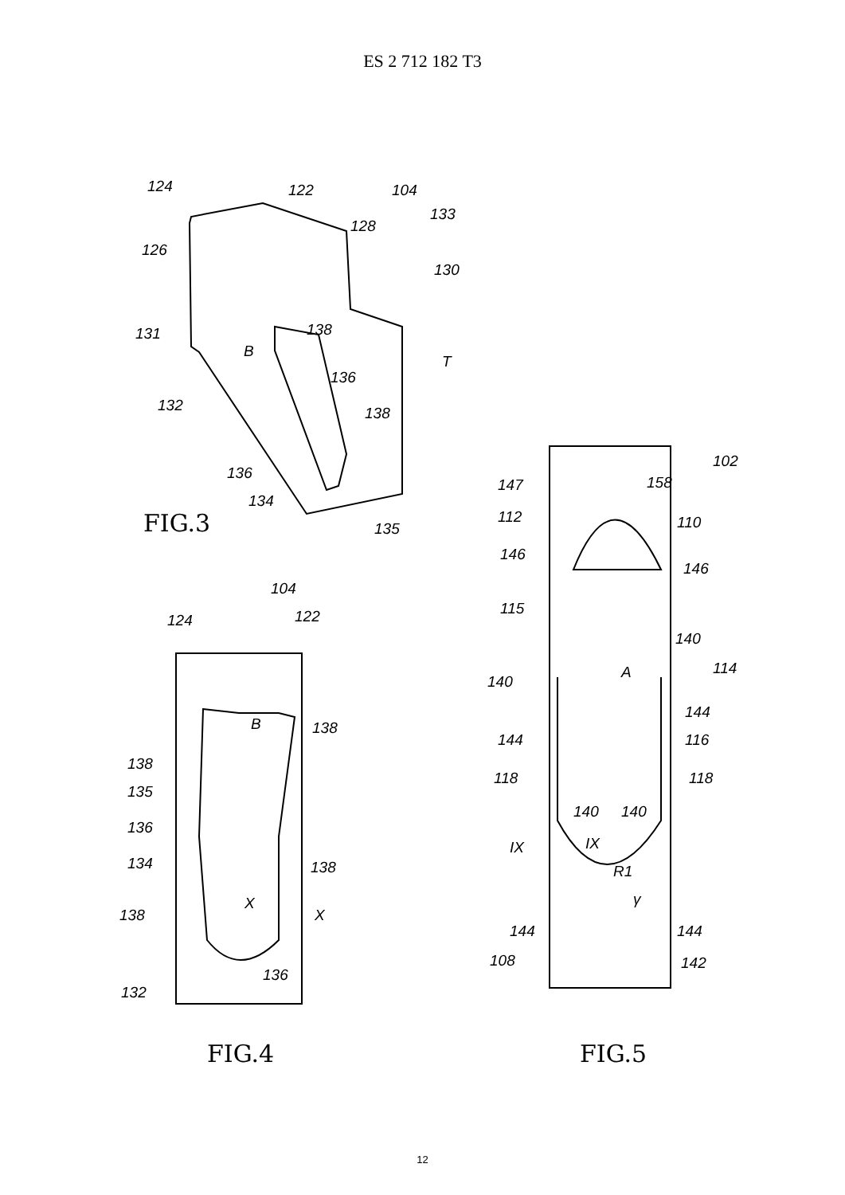ES 2 712 182 T3
124
122
104
133
128
126
130
131
B
138
T
136
132
138
136
134
135
104
124
122
B
138
138
135
136
134
138
138
X
X
136
132
102
147
158
112
110
146
146
115
140
140
A
114
144
144
116
118
118
140
140
IX
IX
R1
γ
144
144
108
142
FIG.3
FIG.4
FIG.5
12